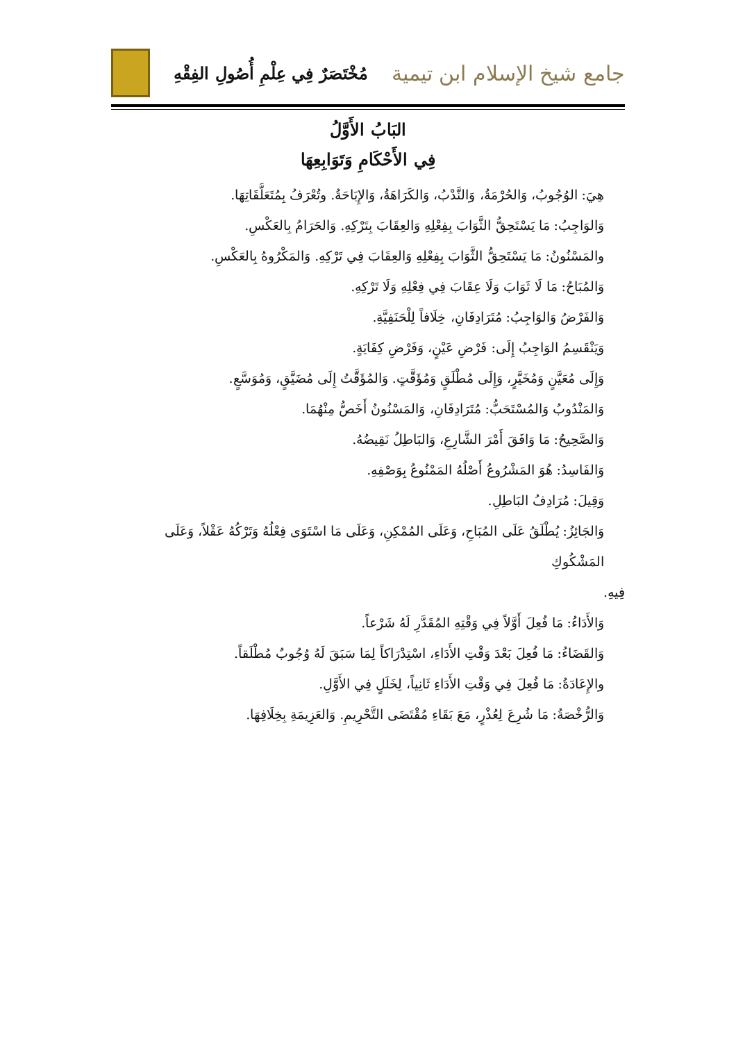جامع شيخ الإسلام ابن تيمية
مُخْتَصَرٌ فِي عِلْمِ أُصُولِ الفِقْهِ
البَابُ الأَوَّلُ
فِي الأَحْكَامِ وَتَوَابِعِهَا
هِيَ: الوُجُوبُ، وَالحُرْمَةُ، وَالنَّدْبُ، وَالكَرَاهَةُ، وَالإِبَاحَةُ. وتُعْرَفُ بِمُتَعَلَّقَاتِهَا.
وَالوَاجِبُ: مَا يَسْتَحِقُّ الثَّوَابَ بِفِعْلِهِ وَالعِقَابَ بِتَرْكِهِ. وَالحَرَامُ بِالعَكْسِ.
والمَسْنُونُ: مَا يَسْتَحِقُّ الثَّوَابَ بِفِعْلِهِ وَالعِقَابَ فِي تَرْكِهِ. وَالمَكْرُوهُ بِالعَكْسِ.
وَالمُبَاحُ: مَا لَا ثَوَابَ وَلَا عِقَابَ فِي فِعْلِهِ وَلَا تَرْكِهِ.
وَالفَرْضُ وَالوَاجِبُ: مُتَرَادِفَانِ، خِلَافاً لِلْحَنَفِيَّةِ.
وَيَنْقَسِمُ الوَاجِبُ إِلَى: فَرْضِ عَيْنٍ، وَفَرْضِ كِفَايَةٍ.
وَإِلَى مُعَيَّنٍ وَمُخَيَّرٍ، وَإِلَى مُطْلَقٍ وَمُؤَقَّتٍ. وَالمُؤَقَّتُ إِلَى مُضَيَّقٍ، وَمُوَسَّعٍ.
وَالمَنْدُوبُ وَالمُسْتَحَبُّ: مُتَرَادِفَانِ، وَالمَسْنُونُ أَخَصُّ مِنْهُمَا.
وَالصَّحِيحُ: مَا وَافَقَ أَمْرَ الشَّارِعِ، وَالبَاطِلُ نَقِيضُهُ.
وَالفَاسِدُ: هُوَ المَشْرُوعُ أَصْلُهُ المَمْنُوعُ بِوَصْفِهِ.
وَقِيلَ: مُرَادِفُ البَاطِلِ.
وَالجَائِزُ: يُطْلَقُ عَلَى المُبَاحِ، وَعَلَى المُمْكِنِ، وَعَلَى مَا اسْتَوَى فِعْلُهُ وَتَرْكُهُ عَقْلاً، وَعَلَى المَشْكُوكِ
فِيهِ.
وَالأَدَاءُ: مَا فُعِلَ أَوَّلاً فِي وَقْتِهِ المُقَدَّرِ لَهُ شَرْعاً.
وَالقَضَاءُ: مَا فُعِلَ بَعْدَ وَقْتِ الأَدَاءِ، اسْتِدْرَاكاً لِمَا سَبَقَ لَهُ وُجُوبٌ مُطْلَقاً.
والإِعَادَةُ: مَا فُعِلَ فِي وَقْتِ الأَدَاءِ ثَانِياً، لِخَلَلٍ فِي الأَوَّلِ.
وَالرُّخْصَةُ: مَا شُرِعَ لِعُذْرٍ، مَعَ بَقَاءِ مُقْتَضَى التَّحْرِيمِ. وَالعَزِيمَةِ بِخِلَافِهَا.